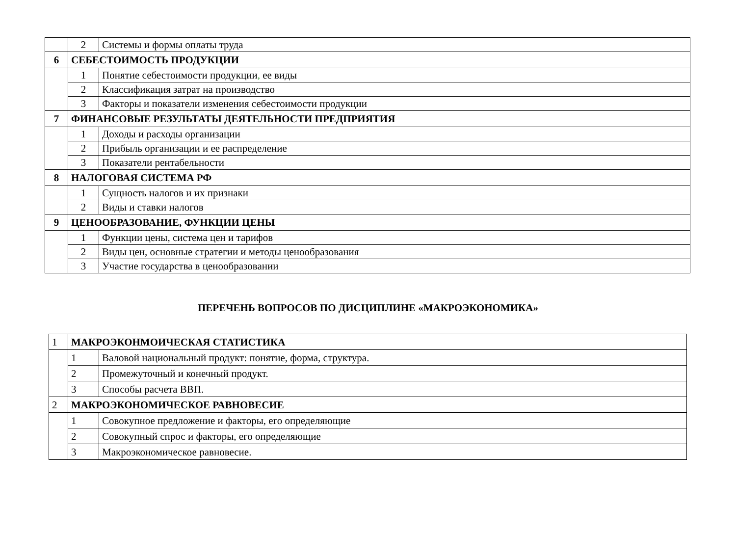| | 2 | Системы и формы оплаты труда |
| 6 | СЕБЕСТОИМОСТЬ ПРОДУКЦИИ | |
| | 1 | Понятие себестоимости продукции , ее виды |
| | 2 | Классификация затрат на производство |
| | 3 | Факторы и показатели изменения себестоимости продукции |
| 7 | ФИНАНСОВЫЕ РЕЗУЛЬТАТЫ ДЕЯТЕЛЬНОСТИ ПРЕДПРИЯТИЯ | |
| | 1 | Доходы и расходы организации |
| | 2 | Прибыль организации и ее распределение |
| | 3 | Показатели рентабельности |
| 8 | НАЛОГОВАЯ СИСТЕМА РФ | |
| | 1 | Сущность налогов и их признаки |
| | 2 | Виды и ставки налогов |
| 9 | ЦЕНООБРАЗОВАНИЕ, ФУНКЦИИ ЦЕНЫ | |
| | 1 | Функции цены, система цен и тарифов |
| | 2 | Виды цен, основные стратегии и методы ценообразования |
| | 3 | Участие государства в ценообразовании |
ПЕРЕЧЕНЬ ВОПРОСОВ ПО ДИСЦИПЛИНЕ «МАКРОЭКОНОМИКА»
| 1 | МАКРОЭКОНМОИЧЕСКАЯ СТАТИСТИКА | |
| | 1 | Валовой национальный продукт: понятие, форма, структура. |
| | 2 | Промежуточный и конечный продукт. |
| | 3 | Способы расчета ВВП. |
| 2 | МАКРОЭКОНОМИЧЕСКОЕ РАВНОВЕСИЕ | |
| | 1 | Совокупное предложение и факторы, его определяющие |
| | 2 | Совокупный спрос и факторы, его определяющие |
| | 3 | Макроэкономическое равновесие. |